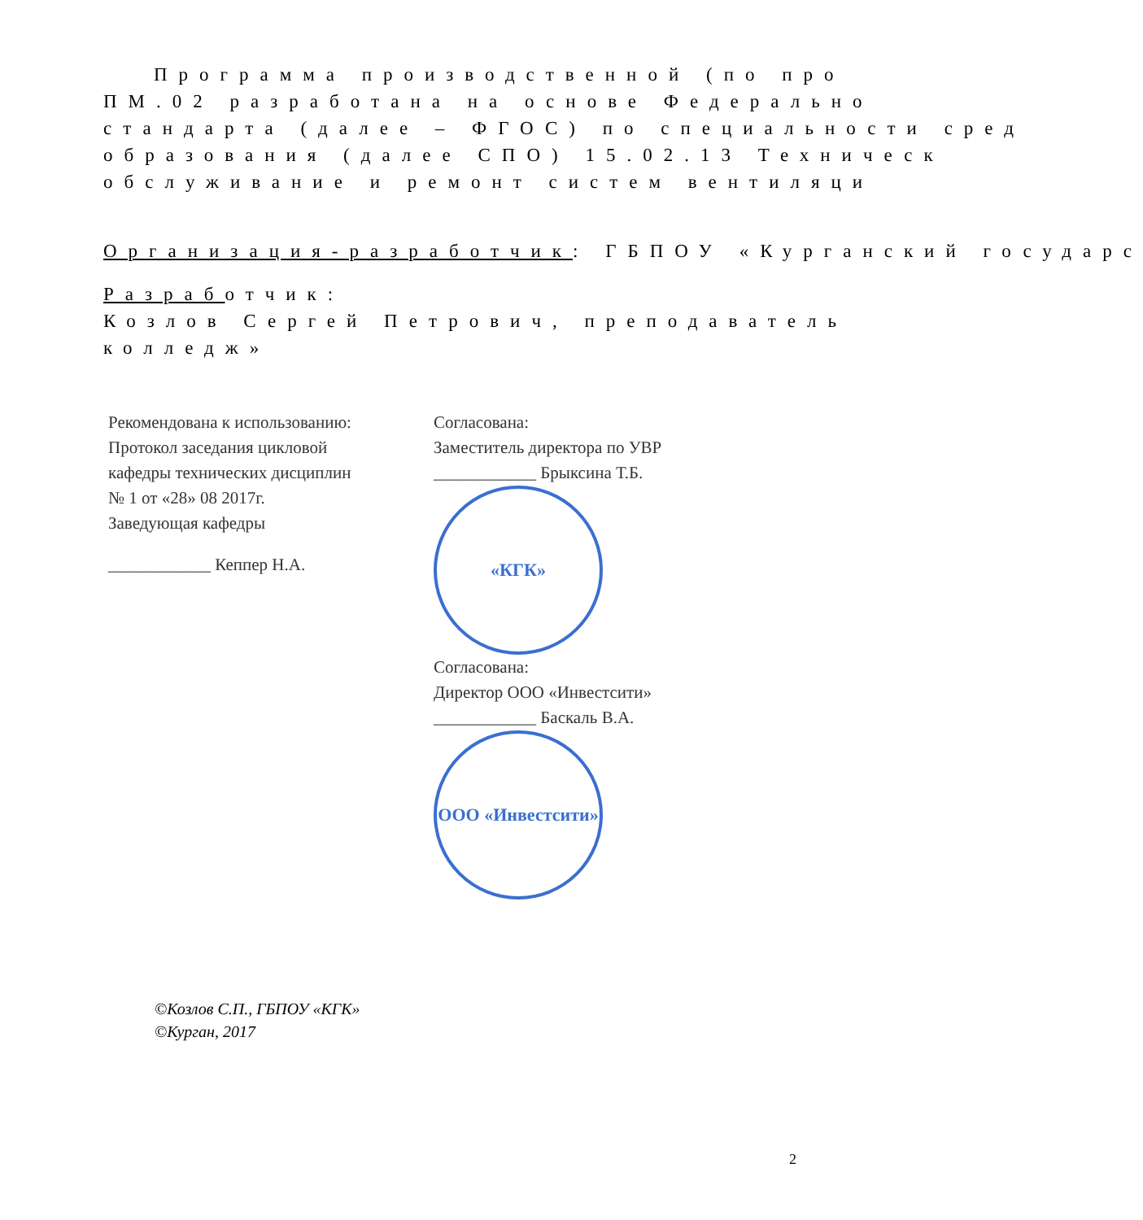Программа производственной (по про
ПМ.02 разработана на основе Федерально
стандарта (далее – ФГОС) по специальности сред
образования (далее СПО) 15.02.13 Техническ
обслуживание и ремонт систем вентиляци
Организация-разработчик: ГБПОУ «Курганский государс
Разработчик:
Козлов Сергей Петрович, преподаватель
колледж»
Рекомендована к использованию:
Протокол заседания цикловой
кафедры технических дисциплин
№ 1 от «28» 08 2017г.
Заведующая кафедры
____________ Кеппер Н.А.
Согласована:
Заместитель директора по УВР
____________ Брыксина Т.Б.
«КГК»
Согласована:
Директор ООО «Инвестсити»
____________ Баскаль В.А.
ООО «Инвестсити»
©Козлов С.П., ГБПОУ «КГК»
©Курган, 2017
2